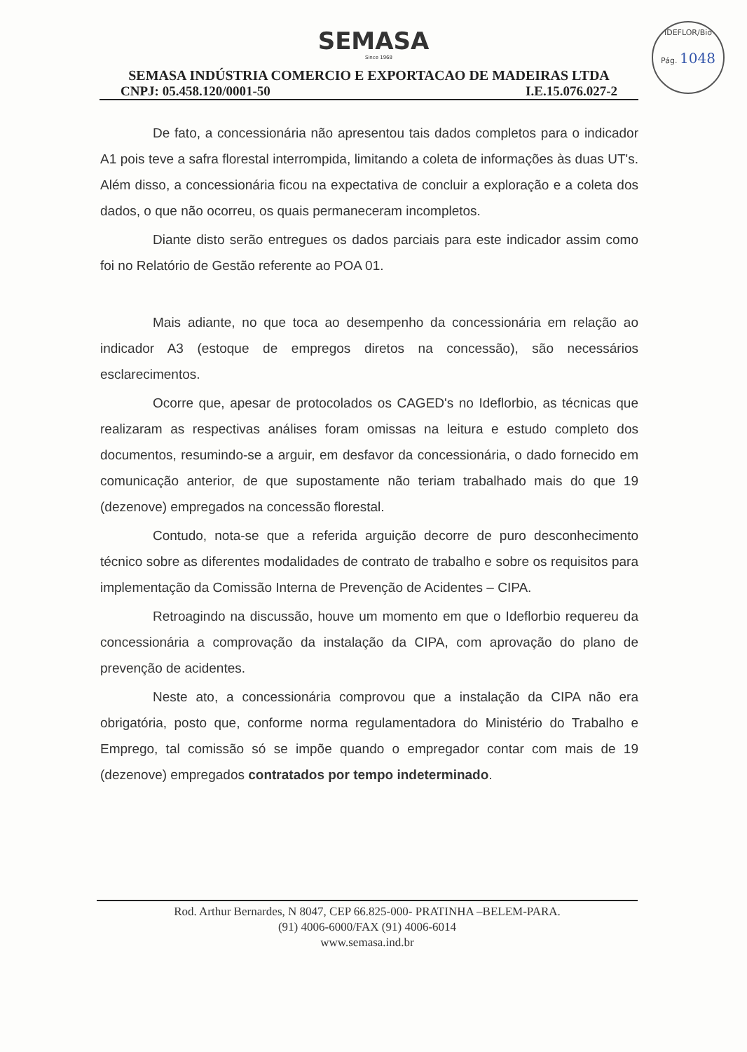SEMASA
Since 1968
IDEFLOR/Bio
Pág. 1048
SEMASA INDÚSTRIA COMERCIO E EXPORTACAO DE MADEIRAS LTDA
CNPJ: 05.458.120/0001-50 I.E.15.076.027-2
De fato, a concessionária não apresentou tais dados completos para o indicador A1 pois teve a safra florestal interrompida, limitando a coleta de informações às duas UT's. Além disso, a concessionária ficou na expectativa de concluir a exploração e a coleta dos dados, o que não ocorreu, os quais permaneceram incompletos.
Diante disto serão entregues os dados parciais para este indicador assim como foi no Relatório de Gestão referente ao POA 01.
Mais adiante, no que toca ao desempenho da concessionária em relação ao indicador A3 (estoque de empregos diretos na concessão), são necessários esclarecimentos.
Ocorre que, apesar de protocolados os CAGED's no Ideflorbio, as técnicas que realizaram as respectivas análises foram omissas na leitura e estudo completo dos documentos, resumindo-se a arguir, em desfavor da concessionária, o dado fornecido em comunicação anterior, de que supostamente não teriam trabalhado mais do que 19 (dezenove) empregados na concessão florestal.
Contudo, nota-se que a referida arguição decorre de puro desconhecimento técnico sobre as diferentes modalidades de contrato de trabalho e sobre os requisitos para implementação da Comissão Interna de Prevenção de Acidentes – CIPA.
Retroagindo na discussão, houve um momento em que o Ideflorbio requereu da concessionária a comprovação da instalação da CIPA, com aprovação do plano de prevenção de acidentes.
Neste ato, a concessionária comprovou que a instalação da CIPA não era obrigatória, posto que, conforme norma regulamentadora do Ministério do Trabalho e Emprego, tal comissão só se impõe quando o empregador contar com mais de 19 (dezenove) empregados contratados por tempo indeterminado.
Rod. Arthur Bernardes, N 8047, CEP 66.825-000- PRATINHA –BELEM-PARA.
(91) 4006-6000/FAX (91) 4006-6014
www.semasa.ind.br